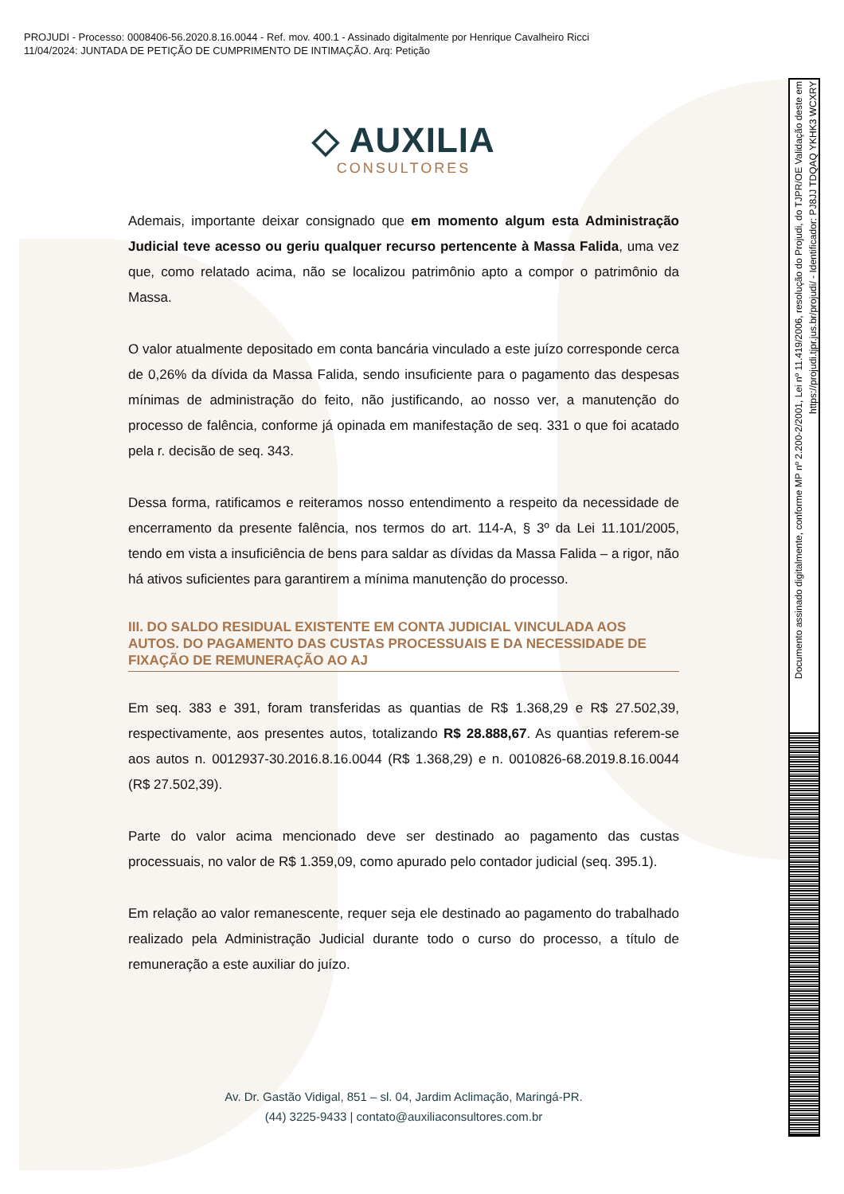PROJUDI - Processo: 0008406-56.2020.8.16.0044 - Ref. mov. 400.1 - Assinado digitalmente por Henrique Cavalheiro Ricci
11/04/2024: JUNTADA DE PETIÇÃO DE CUMPRIMENTO DE INTIMAÇÃO. Arq: Petição
◇ AUXILIA
CONSULTORES
Ademais, importante deixar consignado que em momento algum esta Administração Judicial teve acesso ou geriu qualquer recurso pertencente à Massa Falida, uma vez que, como relatado acima, não se localizou patrimônio apto a compor o patrimônio da Massa.
O valor atualmente depositado em conta bancária vinculado a este juízo corresponde cerca de 0,26% da dívida da Massa Falida, sendo insuficiente para o pagamento das despesas mínimas de administração do feito, não justificando, ao nosso ver, a manutenção do processo de falência, conforme já opinada em manifestação de seq. 331 o que foi acatado pela r. decisão de seq. 343.
Dessa forma, ratificamos e reiteramos nosso entendimento a respeito da necessidade de encerramento da presente falência, nos termos do art. 114-A, § 3º da Lei 11.101/2005, tendo em vista a insuficiência de bens para saldar as dívidas da Massa Falida – a rigor, não há ativos suficientes para garantirem a mínima manutenção do processo.
III. DO SALDO RESIDUAL EXISTENTE EM CONTA JUDICIAL VINCULADA AOS AUTOS. DO PAGAMENTO DAS CUSTAS PROCESSUAIS E DA NECESSIDADE DE FIXAÇÃO DE REMUNERAÇÃO AO AJ
Em seq. 383 e 391, foram transferidas as quantias de R$ 1.368,29 e R$ 27.502,39, respectivamente, aos presentes autos, totalizando R$ 28.888,67. As quantias referem-se aos autos n. 0012937-30.2016.8.16.0044 (R$ 1.368,29) e n. 0010826-68.2019.8.16.0044 (R$ 27.502,39).
Parte do valor acima mencionado deve ser destinado ao pagamento das custas processuais, no valor de R$ 1.359,09, como apurado pelo contador judicial (seq. 395.1).
Em relação ao valor remanescente, requer seja ele destinado ao pagamento do trabalhado realizado pela Administração Judicial durante todo o curso do processo, a título de remuneração a este auxiliar do juízo.
Av. Dr. Gastão Vidigal, 851 – sl. 04, Jardim Aclimação, Maringá-PR.
(44) 3225-9433 | contato@auxiliaconsultores.com.br
Documento assinado digitalmente, conforme MP nº 2.200-2/2001, Lei nº 11.419/2006, resolução do Projudi, do TJPR/OE Validação deste em https://projudi.tjpr.jus.br/projudi/ - Identificador: PJ8JJ TDQAQ YKHK3 WCXRY